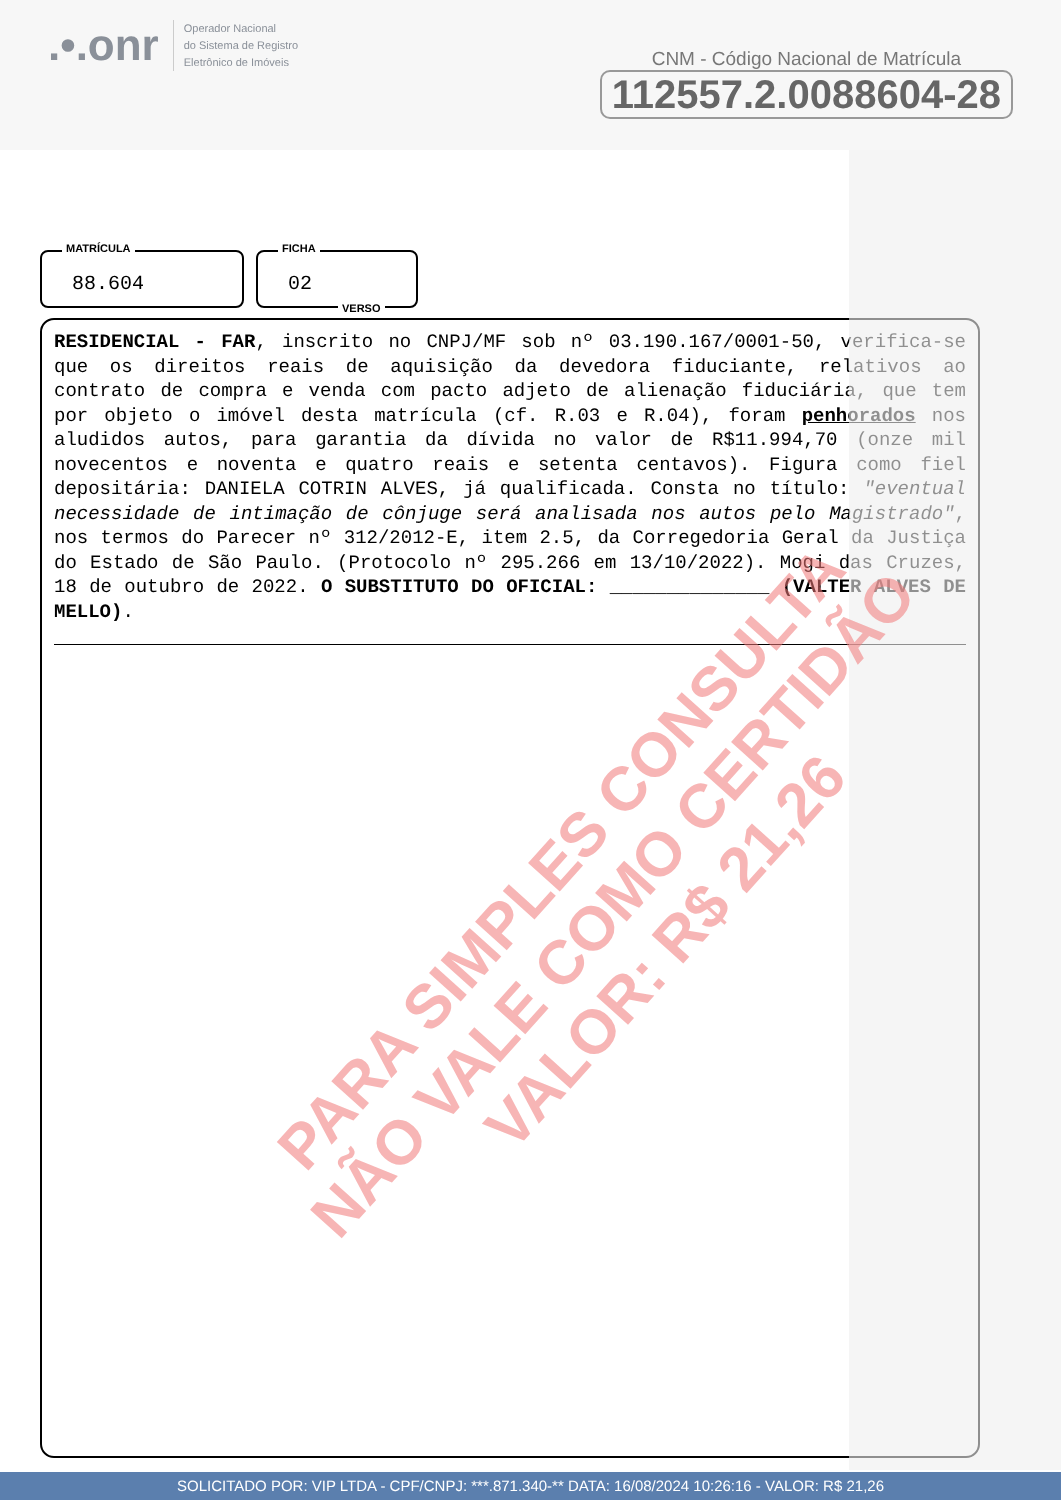.•.onr
Operador Nacional
do Sistema de Registro
Eletrônico de Imóveis
CNM - Código Nacional de Matrícula
112557.2.0088604-28
MATRÍCULA
88.604
FICHA
02
VERSO
RESIDENCIAL - FAR, inscrito no CNPJ/MF sob nº 03.190.167/0001-50, verifica-se que os direitos reais de aquisição da devedora fiduciante, relativos ao contrato de compra e venda com pacto adjeto de alienação fiduciária, que tem por objeto o imóvel desta matrícula (cf. R.03 e R.04), foram penhorados nos aludidos autos, para garantia da dívida no valor de R$11.994,70 (onze mil novecentos e noventa e quatro reais e setenta centavos). Figura como fiel depositária: DANIELA COTRIN ALVES, já qualificada. Consta no título: "eventual necessidade de intimação de cônjuge será analisada nos autos pelo Magistrado", nos termos do Parecer nº 312/2012-E, item 2.5, da Corregedoria Geral da Justiça do Estado de São Paulo. (Protocolo nº 295.266 em 13/10/2022). Mogi das Cruzes, 18 de outubro de 2022. O SUBSTITUTO DO OFICIAL: ______________ (VALTER ALVES DE MELLO).
PARA SIMPLES CONSULTA
NÃO VALE COMO CERTIDÃO
VALOR: R$ 21,26
SOLICITADO POR: VIP LTDA - CPF/CNPJ: ***.871.340-** DATA: 16/08/2024 10:26:16 - VALOR: R$ 21,26